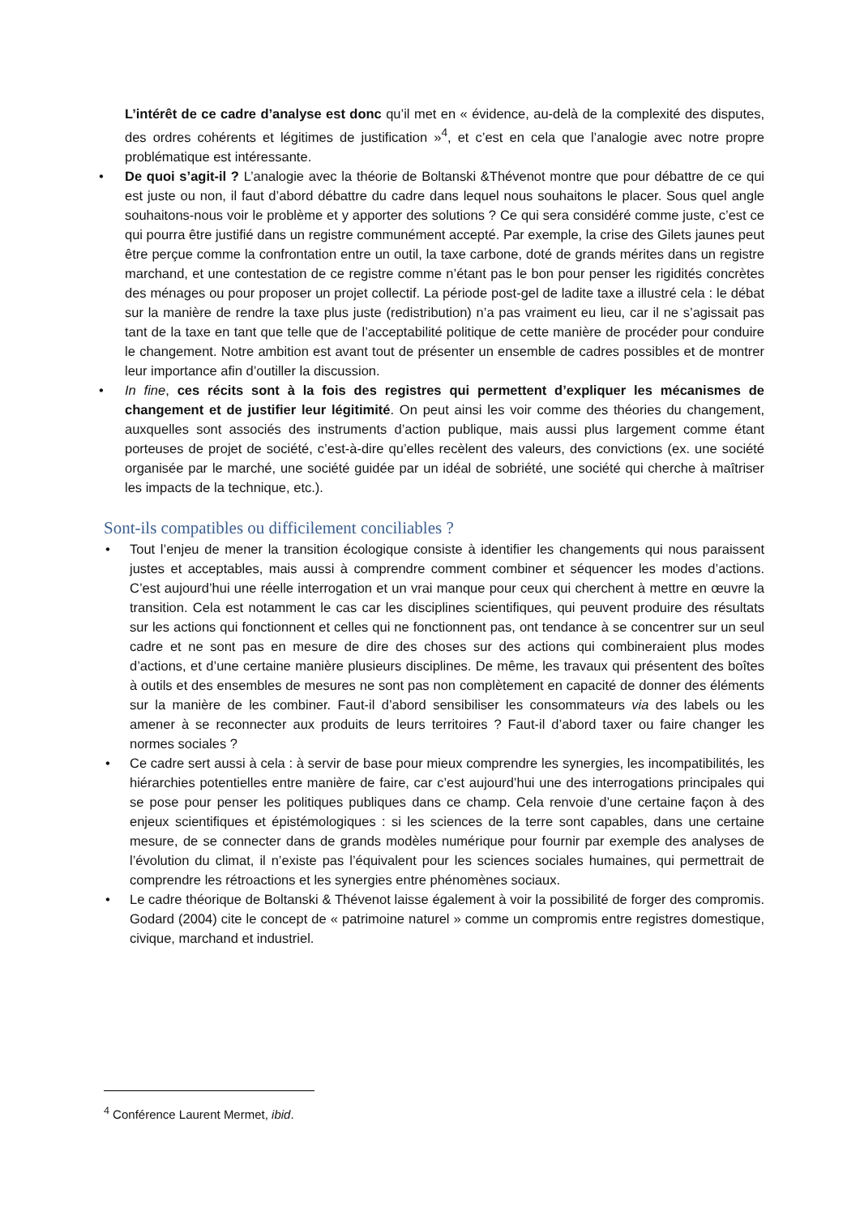L’intérêt de ce cadre d’analyse est donc qu’il met en « évidence, au-delà de la complexité des disputes, des ordres cohérents et légitimes de justification »<sup>4</sup>, et c’est en cela que l’analogie avec notre propre problématique est intéressante.
• De quoi s’agit-il ? L’analogie avec la théorie de Boltanski &Thévenot montre que pour débattre de ce qui est juste ou non, il faut d’abord débattre du cadre dans lequel nous souhaitons le placer. Sous quel angle souhaitons-nous voir le problème et y apporter des solutions ? Ce qui sera considéré comme juste, c’est ce qui pourra être justifié dans un registre communément accepté. Par exemple, la crise des Gilets jaunes peut être perçue comme la confrontation entre un outil, la taxe carbone, doté de grands mérites dans un registre marchand, et une contestation de ce registre comme n’étant pas le bon pour penser les rigidités concrètes des ménages ou pour proposer un projet collectif. La période post-gel de ladite taxe a illustré cela : le débat sur la manière de rendre la taxe plus juste (redistribution) n’a pas vraiment eu lieu, car il ne s’agissait pas tant de la taxe en tant que telle que de l’acceptabilité politique de cette manière de procéder pour conduire le changement. Notre ambition est avant tout de présenter un ensemble de cadres possibles et de montrer leur importance afin d’outiller la discussion.
• In fine, ces récits sont à la fois des registres qui permettent d’expliquer les mécanismes de changement et de justifier leur légitimité. On peut ainsi les voir comme des théories du changement, auxquelles sont associés des instruments d’action publique, mais aussi plus largement comme étant porteuses de projet de société, c’est-à-dire qu’elles recèlent des valeurs, des convictions (ex. une société organisée par le marché, une société guidée par un idéal de sobriété, une société qui cherche à maîtriser les impacts de la technique, etc.).
Sont-ils compatibles ou difficilement conciliables ?
• Tout l’enjeu de mener la transition écologique consiste à identifier les changements qui nous paraissent justes et acceptables, mais aussi à comprendre comment combiner et séquencer les modes d’actions. C’est aujourd’hui une réelle interrogation et un vrai manque pour ceux qui cherchent à mettre en œuvre la transition. Cela est notamment le cas car les disciplines scientifiques, qui peuvent produire des résultats sur les actions qui fonctionnent et celles qui ne fonctionnent pas, ont tendance à se concentrer sur un seul cadre et ne sont pas en mesure de dire des choses sur des actions qui combineraient plus modes d’actions, et d’une certaine manière plusieurs disciplines. De même, les travaux qui présentent des boîtes à outils et des ensembles de mesures ne sont pas non complètement en capacité de donner des éléments sur la manière de les combiner. Faut-il d’abord sensibiliser les consommateurs via des labels ou les amener à se reconnecter aux produits de leurs territoires ? Faut-il d’abord taxer ou faire changer les normes sociales ?
• Ce cadre sert aussi à cela : à servir de base pour mieux comprendre les synergies, les incompatibilités, les hiérarchies potentielles entre manière de faire, car c’est aujourd’hui une des interrogations principales qui se pose pour penser les politiques publiques dans ce champ. Cela renvoie d’une certaine façon à des enjeux scientifiques et épistémologiques : si les sciences de la terre sont capables, dans une certaine mesure, de se connecter dans de grands modèles numérique pour fournir par exemple des analyses de l’évolution du climat, il n’existe pas l’équivalent pour les sciences sociales humaines, qui permettrait de comprendre les rétroactions et les synergies entre phénomènes sociaux.
• Le cadre théorique de Boltanski & Thévenot laisse également à voir la possibilité de forger des compromis. Godard (2004) cite le concept de « patrimoine naturel » comme un compromis entre registres domestique, civique, marchand et industriel.
<sup>4</sup> Conférence Laurent Mermet, ibid.